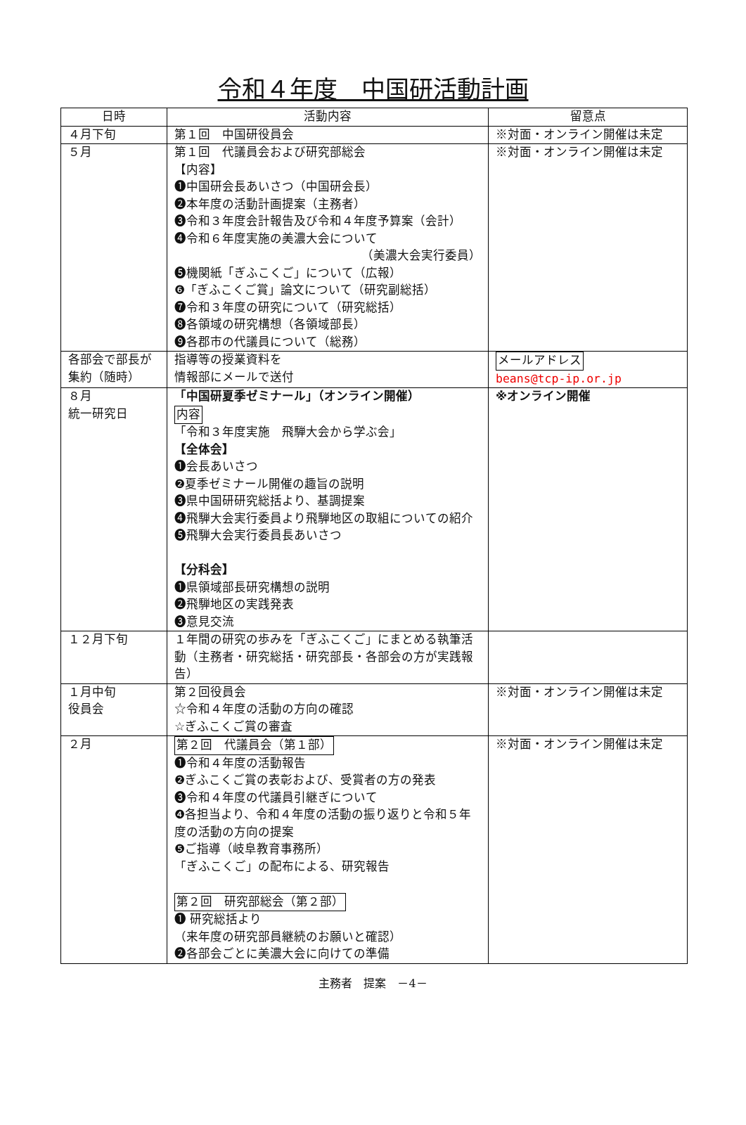令和４年度　中国研活動計画
| 日時 | 活動内容 | 留意点 |
| --- | --- | --- |
| ４月下旬 | 第１回 中国研役員会 | ※対面・オンライン開催は未定 |
| ５月 | 第１回 代議員会および研究部総会 【内容】 ❶中国研会長あいさつ（中国研会長） ❷本年度の活動計画提案（主務者） ❸令和３年度会計報告及び令和４年度予算案（会計） ❹令和６年度実施の美濃大会について （美濃大会実行委員） ❺機関紙「ぎふこくご」について（広報） ❻「ぎふこくご賞」論文について（研究副総括） ❼令和３年度の研究について（研究総括） ❽各領域の研究構想（各領域部長） ❾各郡市の代議員について（総務） | ※対面・オンライン開催は未定 |
| 各部会で部長が集約（随時） | 指導等の授業資料を 情報部にメールで送付 | メールアドレス beans@tcp-ip.or.jp |
| ８月 統一研究日 | 「中国研夏季ゼミナール」（オンライン開催） 内容 「令和３年度実施 飛騨大会から学ぶ会」 【全体会】 ❶会長あいさつ ❷夏季ゼミナール開催の趣旨の説明 ❸県中国研研究総括より、基調提案 ❹飛騨大会実行委員より飛騨地区の取組についての紹介 ❺飛騨大会実行委員長あいさつ 【分科会】 ❶県領域部長研究構想の説明 ❷飛騨地区の実践発表 ❸意見交流 | ※オンライン開催 |
| １２月下旬 | １年間の研究の歩みを「ぎふこくご」にまとめる執筆活動（主務者・研究総括・研究部長・各部会の方が実践報告） | |
| １月中旬 役員会 | 第２回役員会 ☆令和４年度の活動の方向の確認 ☆ぎふこくご賞の審査 | ※対面・オンライン開催は未定 |
| ２月 | 第２回 代議員会（第１部） ❶令和４年度の活動報告 ❷ぎふこくご賞の表彰および、受賞者の方の発表 ❸令和４年度の代議員引継ぎについて ❹各担当より、令和４年度の活動の振り返りと令和５年度の活動の方向の提案 ❺ご指導（岐阜教育事務所） 「ぎふこくご」の配布による、研究報告 第２回 研究部総会（第２部） ❶ 研究総括より （来年度の研究部員継続のお願いと確認） ❷各部会ごとに美濃大会に向けての準備 | ※対面・オンライン開催は未定 |
主務者　提案　－4－